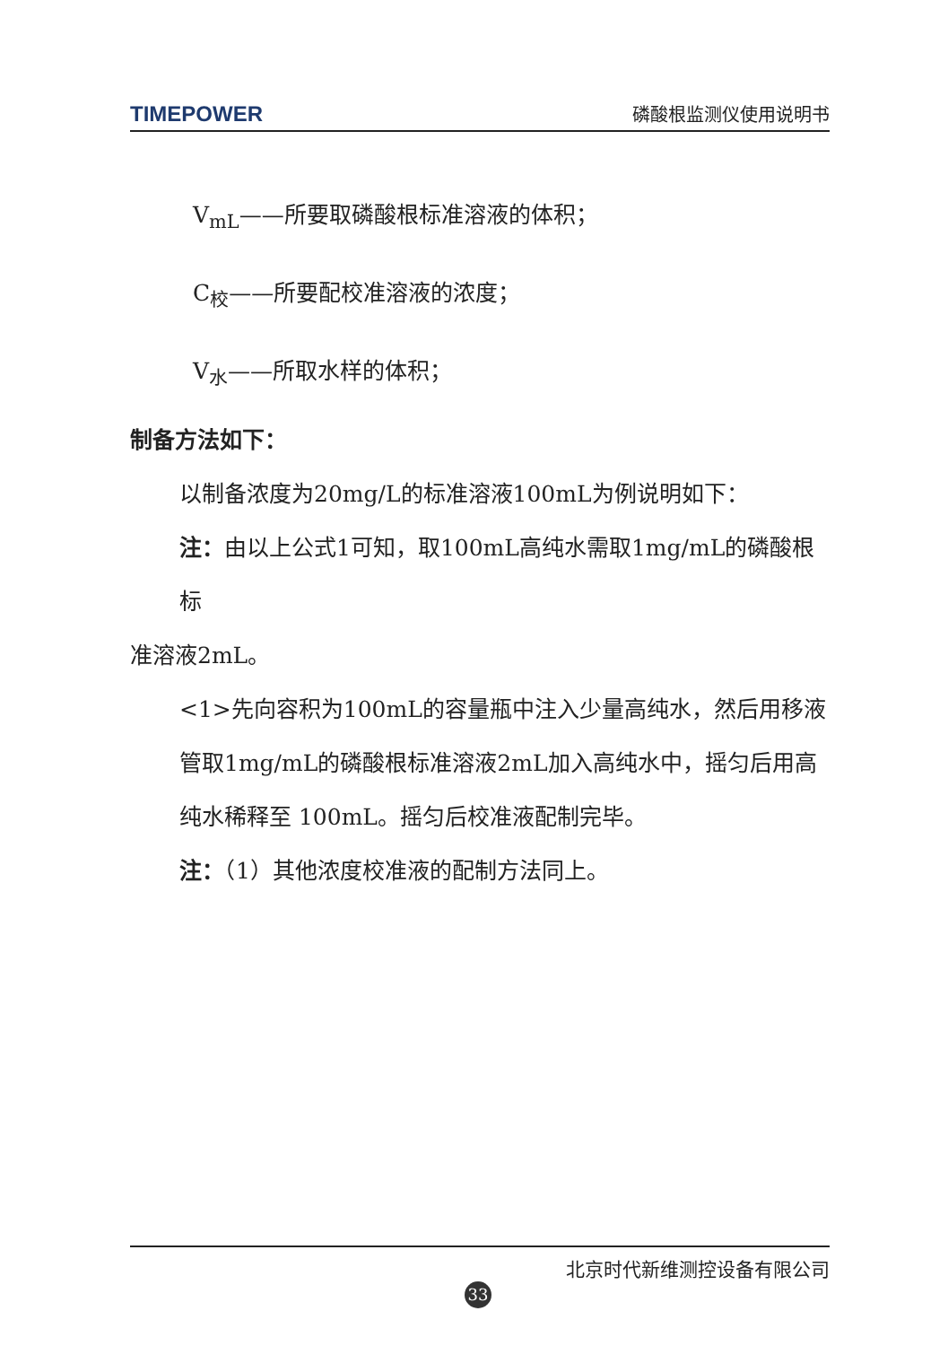TIMEPOWER 磷酸根监测仪使用说明书
V<sub>mL</sub>——所要取磷酸根标准溶液的体积；
C<sub>校</sub>——所要配校准溶液的浓度；
V<sub>水</sub>——所取水样的体积；
制备方法如下：
以制备浓度为20mg/L的标准溶液100mL为例说明如下：
注：由以上公式1可知，取100mL高纯水需取1mg/mL的磷酸根标
准溶液2mL。
<1>先向容积为100mL的容量瓶中注入少量高纯水，然后用移液管取1mg/mL的磷酸根标准溶液2mL加入高纯水中，摇匀后用高纯水稀释至 100mL。摇匀后校准液配制完毕。
注：（1）其他浓度校准液的配制方法同上。
北京时代新维测控设备有限公司
33